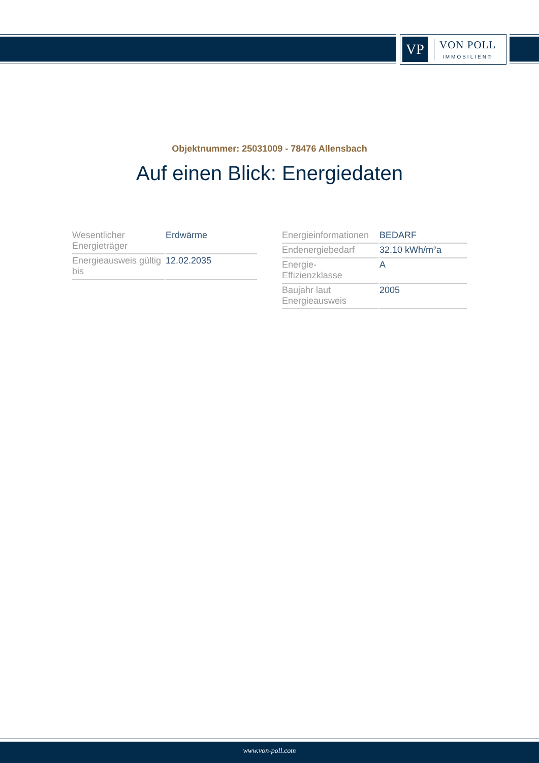VP
VON POLL
IMMOBILIEN®
Objektnummer: 25031009 - 78476 Allensbach
Auf einen Blick: Energiedaten
| Wesentlicher Energieträger | Erdwärme |
| Energieausweis gültig bis | 12.02.2035 |
| Energieinformationen | BEDARF |
| Endenergiebedarf | 32.10 kWh/m²a |
| Energie- Effizienzklasse | A |
| Baujahr laut Energieausweis | 2005 |
www.von-poll.com